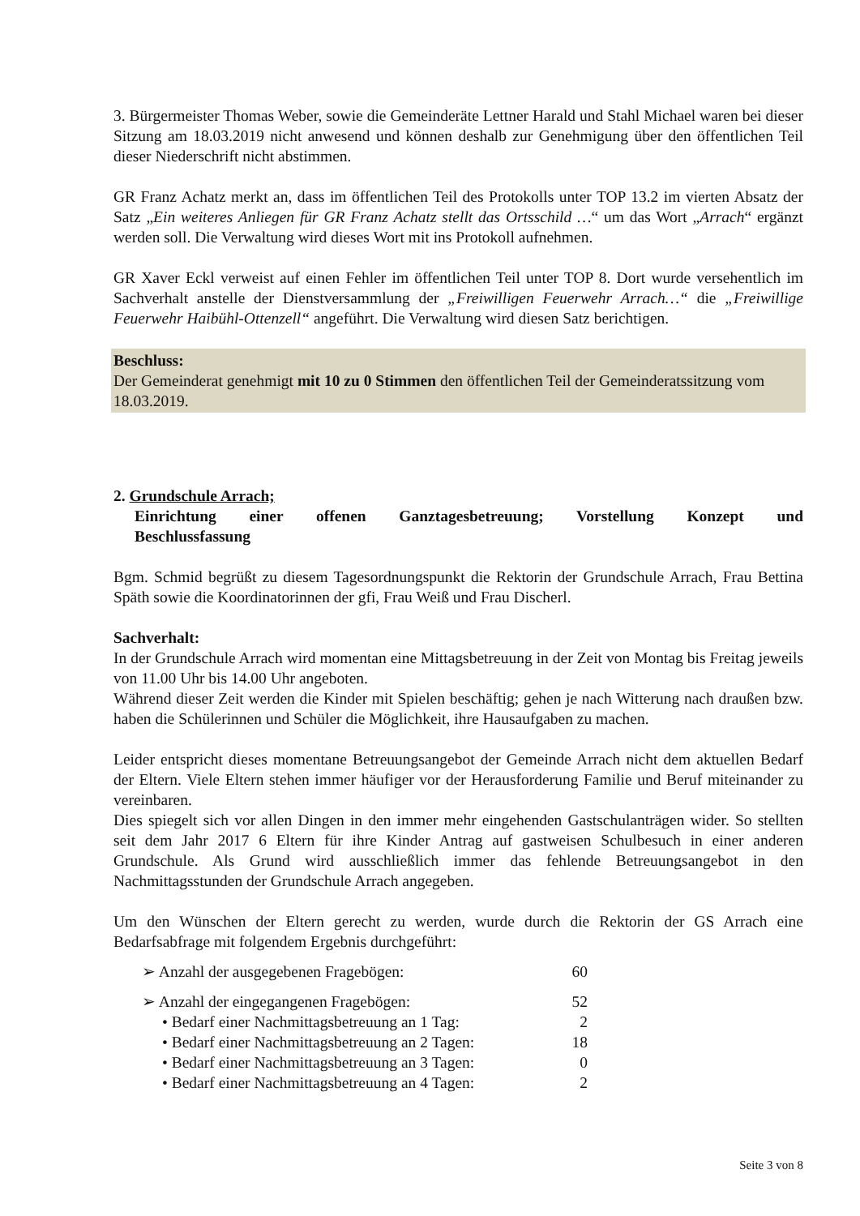3. Bürgermeister Thomas Weber, sowie die Gemeinderäte Lettner Harald und Stahl Michael waren bei dieser Sitzung am 18.03.2019 nicht anwesend und können deshalb zur Genehmigung über den öffentlichen Teil dieser Niederschrift nicht abstimmen.
GR Franz Achatz merkt an, dass im öffentlichen Teil des Protokolls unter TOP 13.2 im vierten Absatz der Satz „Ein weiteres Anliegen für GR Franz Achatz stellt das Ortsschild …“ um das Wort „Arrach“ ergänzt werden soll. Die Verwaltung wird dieses Wort mit ins Protokoll aufnehmen.
GR Xaver Eckl verweist auf einen Fehler im öffentlichen Teil unter TOP 8. Dort wurde versehentlich im Sachverhalt anstelle der Dienstversammlung der „Freiwilligen Feuerwehr Arrach…“ die „Freiwillige Feuerwehr Haibühl-Ottenzell“ angeführt. Die Verwaltung wird diesen Satz berichtigen.
Beschluss:
Der Gemeinderat genehmigt mit 10 zu 0 Stimmen den öffentlichen Teil der Gemeinderatssitzung vom 18.03.2019.
2. Grundschule Arrach;
Einrichtung einer offenen Ganztagesbetreuung; Vorstellung Konzept und
Beschlussfassung
Bgm. Schmid begrüßt zu diesem Tagesordnungspunkt die Rektorin der Grundschule Arrach, Frau Bettina Späth sowie die Koordinatorinnen der gfi, Frau Weiß und Frau Discherl.
Sachverhalt:
In der Grundschule Arrach wird momentan eine Mittagsbetreuung in der Zeit von Montag bis Freitag jeweils von 11.00 Uhr bis 14.00 Uhr angeboten.
Während dieser Zeit werden die Kinder mit Spielen beschäftig; gehen je nach Witterung nach draußen bzw. haben die Schülerinnen und Schüler die Möglichkeit, ihre Hausaufgaben zu machen.
Leider entspricht dieses momentane Betreuungsangebot der Gemeinde Arrach nicht dem aktuellen Bedarf der Eltern. Viele Eltern stehen immer häufiger vor der Herausforderung Familie und Beruf miteinander zu vereinbaren.
Dies spiegelt sich vor allen Dingen in den immer mehr eingehenden Gastschulanträgen wider. So stellten seit dem Jahr 2017 6 Eltern für ihre Kinder Antrag auf gastweisen Schulbesuch in einer anderen Grundschule. Als Grund wird ausschließlich immer das fehlende Betreuungsangebot in den Nachmittagsstunden der Grundschule Arrach angegeben.
Um den Wünschen der Eltern gerecht zu werden, wurde durch die Rektorin der GS Arrach eine Bedarfsabfrage mit folgendem Ergebnis durchgeführt:
➢ Anzahl der ausgegebenen Fragebögen: 60
➢ Anzahl der eingegangenen Fragebögen: 52
• Bedarf einer Nachmittagsbetreuung an 1 Tag: 2
• Bedarf einer Nachmittagsbetreuung an 2 Tagen: 18
• Bedarf einer Nachmittagsbetreuung an 3 Tagen: 0
• Bedarf einer Nachmittagsbetreuung an 4 Tagen: 2
Seite 3 von 8